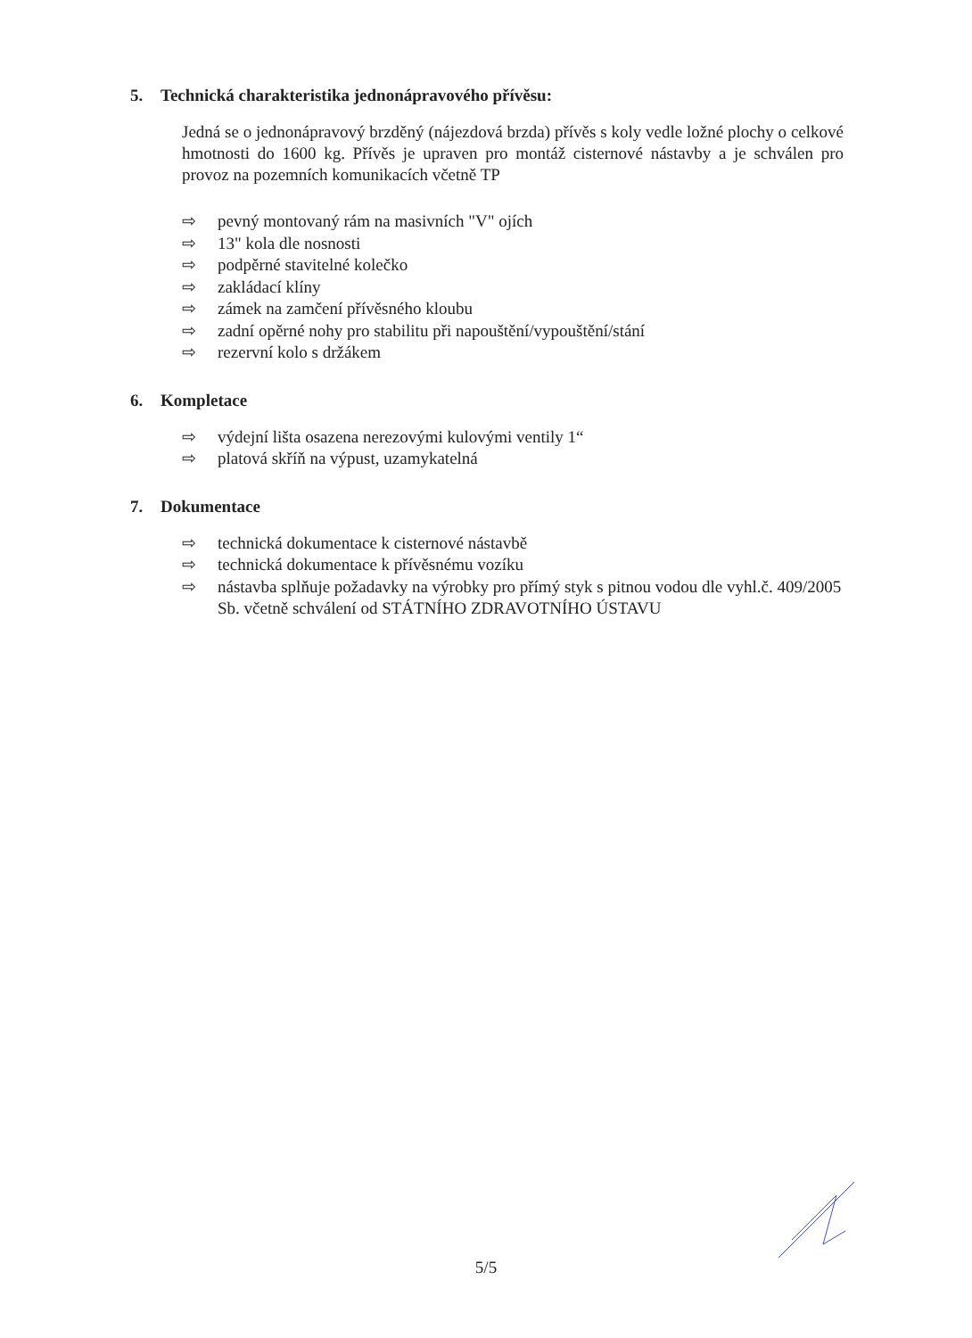5. Technická charakteristika jednonápravového přívěsu:
Jedná se o jednonápravový brzděný (nájezdová brzda) přívěs s koly vedle ložné plochy o celkové hmotnosti do 1600 kg. Přívěs je upraven pro montáž cisternové nástavby a je schválen pro provoz na pozemních komunikacích včetně TP
⇨ pevný montovaný rám na masivních "V" ojích
⇨ 13" kola dle nosnosti
⇨ podpěrné stavitelné kolečko
⇨ zakládací klíny
⇨ zámek na zamčení přívěsného kloubu
⇨ zadní opěrné nohy pro stabilitu při napouštění/vypouštění/stání
⇨ rezervní kolo s držákem
6. Kompletace
⇨ výdejní lišta osazena nerezovými kulovými ventily 1“
⇨ platová skříň na výpust, uzamykatelná
7. Dokumentace
⇨ technická dokumentace k cisternové nástavbě
⇨ technická dokumentace k přívěsnému vozíku
⇨ nástavba splňuje požadavky na výrobky pro přímý styk s pitnou vodou dle vyhl.č. 409/2005 Sb. včetně schválení od STÁTNÍHO ZDRAVOTNÍHO ÚSTAVU
5/5